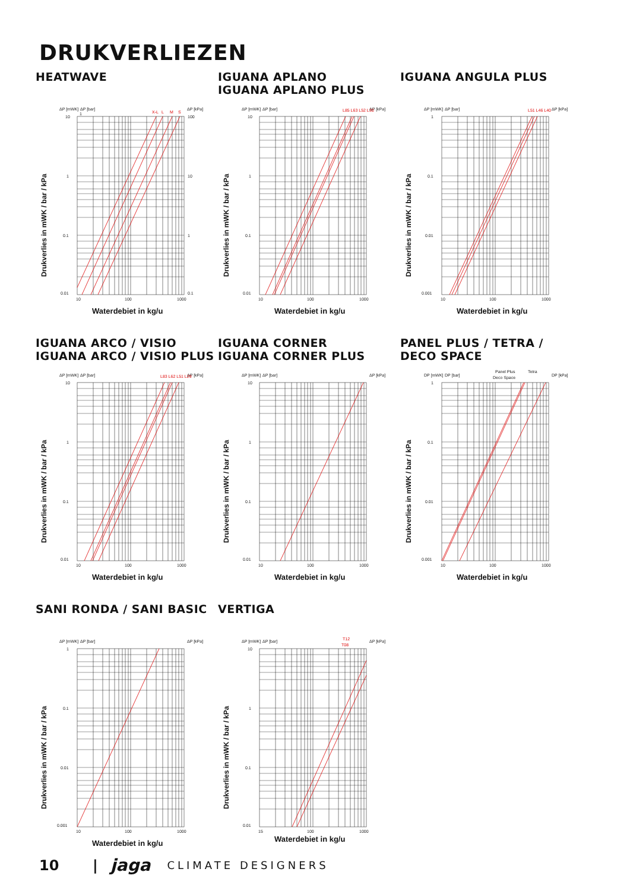DRUKVERLIEZEN
HEATWAVE
ΔP [mWK]
ΔP [bar]
ΔP [kPa]
10
1
0.1
0.01
1
100
10
1
0.1
10
100
1000
X-L
L
M
S
Drukverlies in mWK / bar / kPa
Waterdebiet in kg/u
IGUANA APLANO
IGUANA APLANO PLUS
ΔP [mWK]
ΔP [bar]
ΔP [kPa]
10
1
0.1
0.01
10
100
1000
L85 L63 L52 L30
Drukverlies in mWK / bar / kPa
Waterdebiet in kg/u
IGUANA ANGULA PLUS
ΔP [mWK]
ΔP [bar]
ΔP [kPa]
1
0.1
0.01
0.001
10
100
1000
L51 L46 L40
Drukverlies in mWK / bar / kPa
Waterdebiet in kg/u
IGUANA ARCO / VISIO
IGUANA ARCO / VISIO PLUS
ΔP [mWK]
ΔP [bar]
ΔP [kPa]
10
1
0.1
0.01
10
100
1000
L83 L62 L51 L29
Drukverlies in mWK / bar / kPa
Waterdebiet in kg/u
IGUANA CORNER
IGUANA CORNER PLUS
ΔP [mWK]
ΔP [bar]
ΔP [kPa]
10
1
0.1
0.01
10
100
1000
Drukverlies in mWK / bar / kPa
Waterdebiet in kg/u
PANEL PLUS / TETRA /
DECO SPACE
DP [mWK]
DP [bar]
DP [kPa]
1
0.1
0.01
0.001
10
100
1000
Panel Plus
Deco Space
Tetra
Drukverlies in mWK / bar / kPa
Waterdebiet in kg/u
SANI RONDA / SANI BASIC
ΔP [mWK]
ΔP [bar]
ΔP [kPa]
1
0.1
0.01
0.001
10
100
1000
Drukverlies in mWK / bar / kPa
Waterdebiet in kg/u
VERTIGA
ΔP [mWK]
ΔP [bar]
ΔP [kPa]
10
1
0.1
0.01
15
100
1000
T12
T08
Drukverlies in mWK / bar / kPa
Waterdebiet in kg/u
10 | jaga CLIMATE DESIGNERS